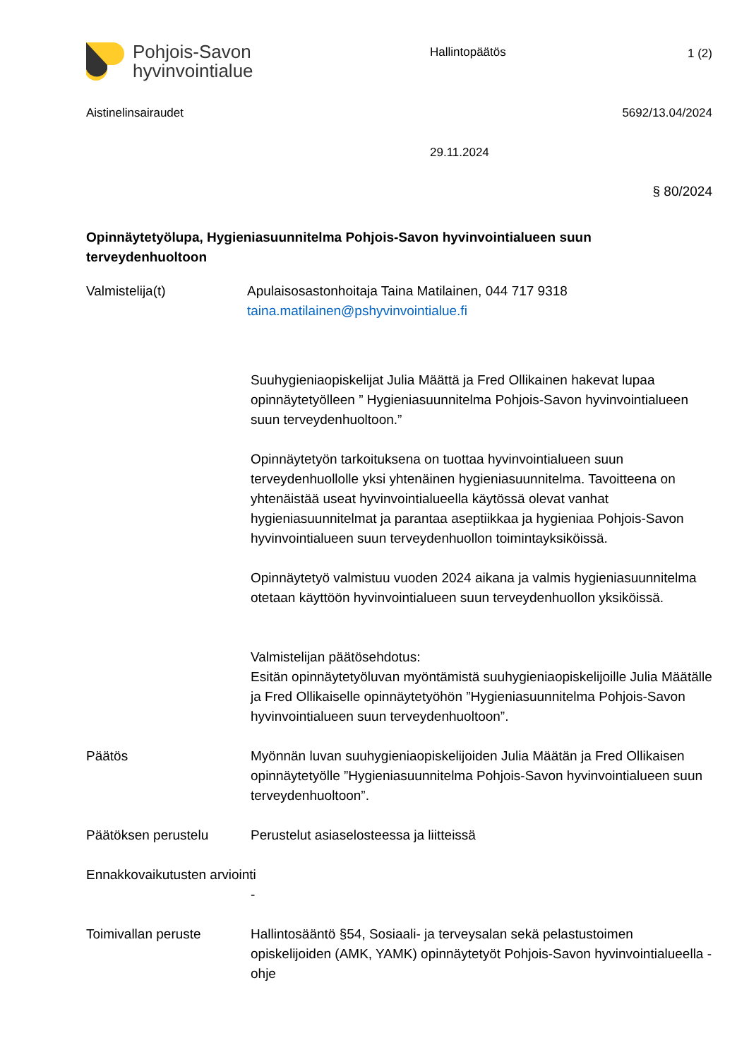Pohjois-Savon
hyvinvointialue
Hallintopäätös 1 (2)
Aistinelinsairaudet 5692/13.04/2024
29.11.2024
§ 80/2024
Opinnäytetyölupa, Hygieniasuunnitelma Pohjois-Savon hyvinvointialueen suun terveydenhuoltoon
Valmistelija(t) Apulaisosastonhoitaja Taina Matilainen, 044 717 9318
taina.matilainen@pshyvinvointialue.fi
Suuhygieniaopiskelijat Julia Määttä ja Fred Ollikainen hakevat lupaa opinnäytetyölleen ” Hygieniasuunnitelma Pohjois-Savon hyvinvointialueen suun terveydenhuoltoon.”
Opinnäytetyön tarkoituksena on tuottaa hyvinvointialueen suun terveydenhuollolle yksi yhtenäinen hygieniasuunnitelma. Tavoitteena on yhtenäistää useat hyvinvointialueella käytössä olevat vanhat hygieniasuunnitelmat ja parantaa aseptiikkaa ja hygieniaa Pohjois-Savon hyvinvointialueen suun terveydenhuollon toimintayksiköissä.
Opinnäytetyö valmistuu vuoden 2024 aikana ja valmis hygieniasuunnitelma otetaan käyttöön hyvinvointialueen suun terveydenhuollon yksiköissä.
Valmistelijan päätösehdotus:
Esitän opinnäytetyöluvan myöntämistä suuhygieniaopiskelijoille Julia Määtälle ja Fred Ollikaiselle opinnäytetyöhön ”Hygieniasuunnitelma Pohjois-Savon hyvinvointialueen suun terveydenhuoltoon”.
Päätös Myönnän luvan suuhygieniaopiskelijoiden Julia Määtän ja Fred Ollikaisen opinnäytetyölle ”Hygieniasuunnitelma Pohjois-Savon hyvinvointialueen suun terveydenhuoltoon”.
Päätöksen perustelu Perustelut asiaselosteessa ja liitteissä
Ennakkovaikutusten arviointi
-
Toimivallan peruste Hallintosääntö §54, Sosiaali- ja terveysalan sekä pelastustoimen opiskelijoiden (AMK, YAMK) opinnäytetyöt Pohjois-Savon hyvinvointialueella -ohje